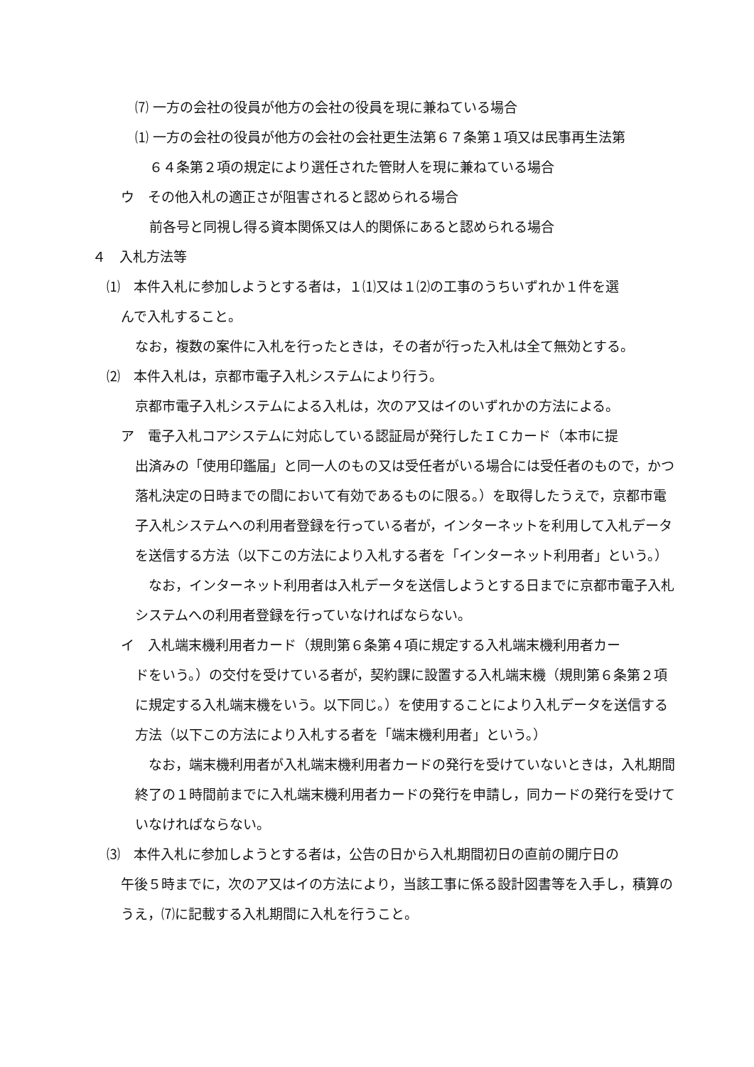⑺ 一方の会社の役員が他方の会社の役員を現に兼ねている場合
⑴ 一方の会社の役員が他方の会社の会社更生法第６７条第１項又は民事再生法第
６４条第２項の規定により選任された管財人を現に兼ねている場合
ウ　その他入札の適正さが阻害されると認められる場合
前各号と同視し得る資本関係又は人的関係にあると認められる場合
４　入札方法等
⑴　本件入札に参加しようとする者は，１⑴又は１⑵の工事のうちいずれか１件を選
んで入札すること。
なお，複数の案件に入札を行ったときは，その者が行った入札は全て無効とする。
⑵　本件入札は，京都市電子入札システムにより行う。
京都市電子入札システムによる入札は，次のア又はイのいずれかの方法による。
ア　電子入札コアシステムに対応している認証局が発行したＩＣカード（本市に提
出済みの「使用印鑑届」と同一人のもの又は受任者がいる場合には受任者のもので，かつ落札決定の日時までの間において有効であるものに限る。）を取得したうえで，京都市電子入札システムへの利用者登録を行っている者が，インターネットを利用して入札データを送信する方法（以下この方法により入札する者を「インターネット利用者」という。）
　なお，インターネット利用者は入札データを送信しようとする日までに京都市電子入札システムへの利用者登録を行っていなければならない。
イ　入札端末機利用者カード（規則第６条第４項に規定する入札端末機利用者カー
ドをいう。）の交付を受けている者が，契約課に設置する入札端末機（規則第６条第２項に規定する入札端末機をいう。以下同じ。）を使用することにより入札データを送信する方法（以下この方法により入札する者を「端末機利用者」という。）
　なお，端末機利用者が入札端末機利用者カードの発行を受けていないときは，入札期間終了の１時間前までに入札端末機利用者カードの発行を申請し，同カードの発行を受けていなければならない。
⑶　本件入札に参加しようとする者は，公告の日から入札期間初日の直前の開庁日の
午後５時までに，次のア又はイの方法により，当該工事に係る設計図書等を入手し，積算のうえ，⑺に記載する入札期間に入札を行うこと。